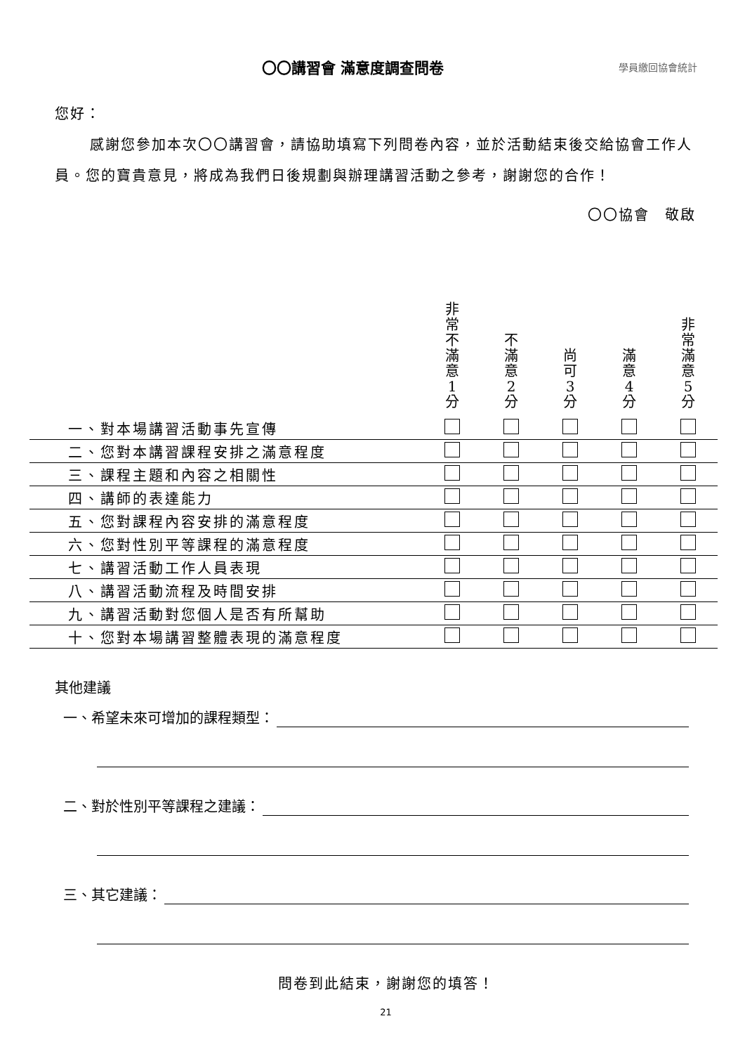〇〇講習會 滿意度調查問卷
學員繳回協會統計
您好：
感謝您參加本次〇〇講習會，請協助填寫下列問卷內容，並於活動結束後交給協會工作人員。您的寶貴意見，將成為我們日後規劃與辦理講習活動之參考，謝謝您的合作！
〇〇協會　敬啟
| | 非 常 不 滿 意 1 分 | 不 滿 意 2 分 | 尚 可 3 分 | 滿 意 4 分 | 非 常 滿 意 5 分 |
| --- | --- | --- | --- | --- | --- |
| 一、對本場講習活動事先宣傳 | | | | | |
| 二、您對本講習課程安排之滿意程度 | | | | | |
| 三、課程主題和內容之相關性 | | | | | |
| 四、講師的表達能力 | | | | | |
| 五、您對課程內容安排的滿意程度 | | | | | |
| 六、您對性別平等課程的滿意程度 | | | | | |
| 七、講習活動工作人員表現 | | | | | |
| 八、講習活動流程及時間安排 | | | | | |
| 九、講習活動對您個人是否有所幫助 | | | | | |
| 十、您對本場講習整體表現的滿意程度 | | | | | |
其他建議
一、希望未來可增加的課程類型：
二、對於性別平等課程之建議：
三、其它建議：
問卷到此結束，謝謝您的填答！
21